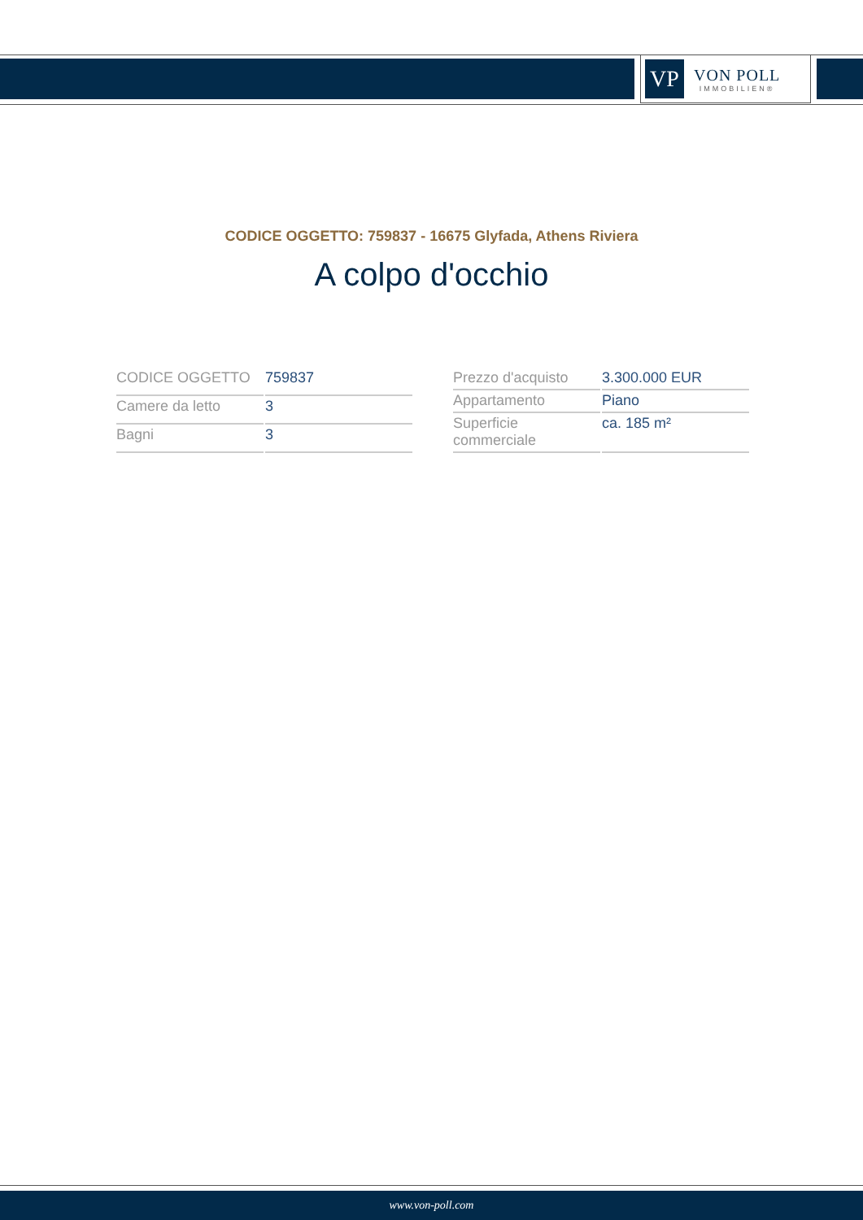VP
VON POLL
IMMOBILIEN®
CODICE OGGETTO: 759837 - 16675 Glyfada, Athens Riviera
A colpo d'occhio
| CODICE OGGETTO | 759837 |
| Camere da letto | 3 |
| Bagni | 3 |
| Prezzo d'acquisto | 3.300.000 EUR |
| Appartamento | Piano |
| Superficie commerciale | ca. 185 m² |
www.von-poll.com